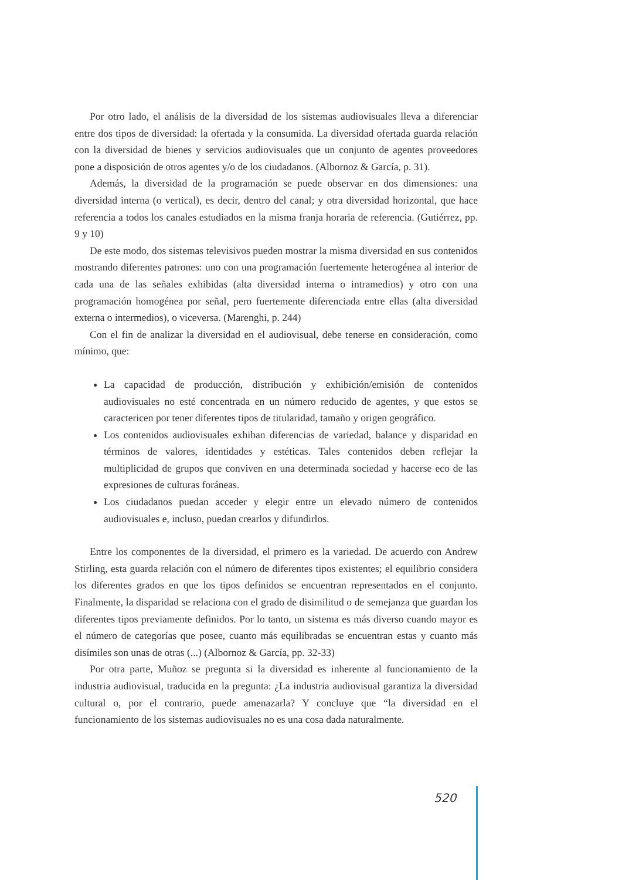Por otro lado, el análisis de la diversidad de los sistemas audiovisuales lleva a diferenciar entre dos tipos de diversidad: la ofertada y la consumida. La diversidad ofertada guarda relación con la diversidad de bienes y servicios audiovisuales que un conjunto de agentes proveedores pone a disposición de otros agentes y/o de los ciudadanos. (Albornoz & García, p. 31).
Además, la diversidad de la programación se puede observar en dos dimensiones: una diversidad interna (o vertical), es decir, dentro del canal; y otra diversidad horizontal, que hace referencia a todos los canales estudiados en la misma franja horaria de referencia. (Gutiérrez, pp. 9 y 10)
De este modo, dos sistemas televisivos pueden mostrar la misma diversidad en sus contenidos mostrando diferentes patrones: uno con una programación fuertemente heterogénea al interior de cada una de las señales exhibidas (alta diversidad interna o intramedios) y otro con una programación homogénea por señal, pero fuertemente diferenciada entre ellas (alta diversidad externa o intermedios), o viceversa. (Marenghi, p. 244)
Con el fin de analizar la diversidad en el audiovisual, debe tenerse en consideración, como mínimo, que:
La capacidad de producción, distribución y exhibición/emisión de contenidos audiovisuales no esté concentrada en un número reducido de agentes, y que estos se caractericen por tener diferentes tipos de titularidad, tamaño y origen geográfico.
Los contenidos audiovisuales exhiban diferencias de variedad, balance y disparidad en términos de valores, identidades y estéticas. Tales contenidos deben reflejar la multiplicidad de grupos que conviven en una determinada sociedad y hacerse eco de las expresiones de culturas foráneas.
Los ciudadanos puedan acceder y elegir entre un elevado número de contenidos audiovisuales e, incluso, puedan crearlos y difundirlos.
Entre los componentes de la diversidad, el primero es la variedad. De acuerdo con Andrew Stirling, esta guarda relación con el número de diferentes tipos existentes; el equilibrio considera los diferentes grados en que los tipos definidos se encuentran representados en el conjunto. Finalmente, la disparidad se relaciona con el grado de disimilitud o de semejanza que guardan los diferentes tipos previamente definidos. Por lo tanto, un sistema es más diverso cuando mayor es el número de categorías que posee, cuanto más equilibradas se encuentran estas y cuanto más disímiles son unas de otras (...) (Albornoz & García, pp. 32-33)
Por otra parte, Muñoz se pregunta si la diversidad es inherente al funcionamiento de la industria audiovisual, traducida en la pregunta: ¿La industria audiovisual garantiza la diversidad cultural o, por el contrario, puede amenazarla? Y concluye que “la diversidad en el funcionamiento de los sistemas audiovisuales no es una cosa dada naturalmente.
520